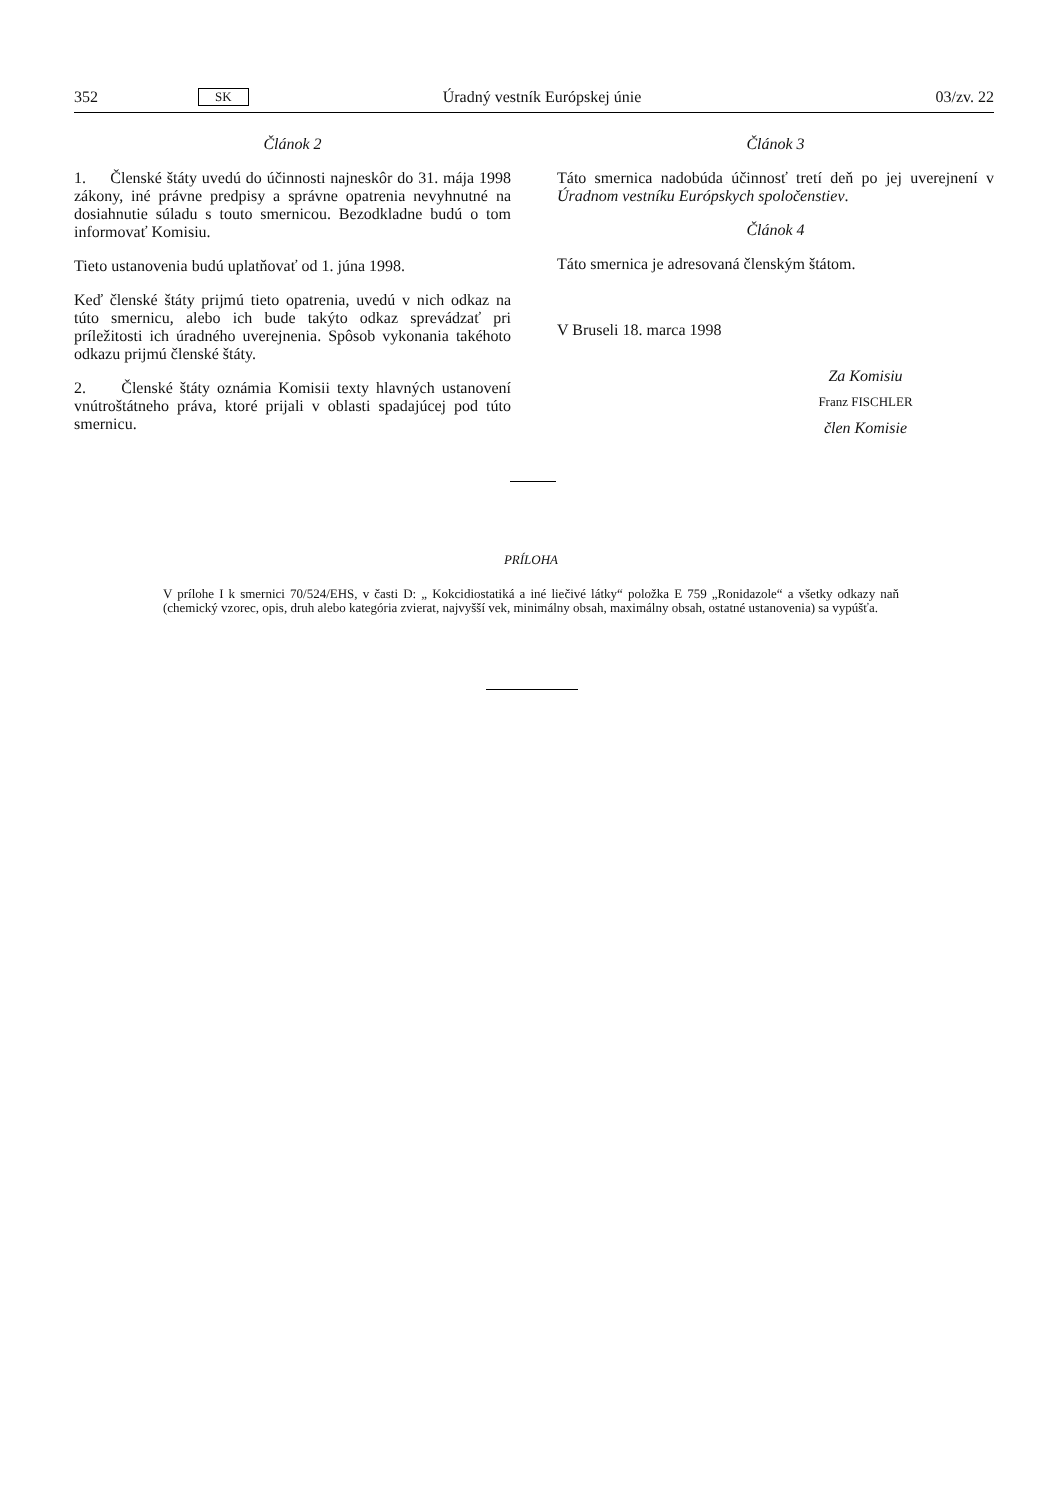352 SK Úradný vestník Európskej únie 03/zv. 22
Článok 2
1. Členské štáty uvedú do účinnosti najneskôr do 31. mája 1998 zákony, iné právne predpisy a správne opatrenia nevyhnutné na dosiahnutie súladu s touto smernicou. Bezodkladne budú o tom informovať Komisiu.
Tieto ustanovenia budú uplatňovať od 1. júna 1998.
Keď členské štáty prijmú tieto opatrenia, uvedú v nich odkaz na túto smernicu, alebo ich bude takýto odkaz sprevádzať pri príležitosti ich úradného uverejnenia. Spôsob vykonania takéhoto odkazu prijmú členské štáty.
2. Členské štáty oznámia Komisii texty hlavných ustanovení vnútroštátneho práva, ktoré prijali v oblasti spadajúcej pod túto smernicu.
Článok 3
Táto smernica nadobúda účinnosť tretí deň po jej uverejnení v Úradnom vestníku Európskych spoločenstiev.
Článok 4
Táto smernica je adresovaná členským štátom.
V Bruseli 18. marca 1998
Za Komisiu
Franz FISCHLER
člen Komisie
PRÍLOHA
V prílohe I k smernici 70/524/EHS, v časti D: „ Kokcidiostatiká a iné liečivé látky“ položka E 759 „Ronidazole“ a všetky odkazy naň (chemický vzorec, opis, druh alebo kategória zvierat, najvyšší vek, minimálny obsah, maximálny obsah, ostatné ustanovenia) sa vypúšťa.